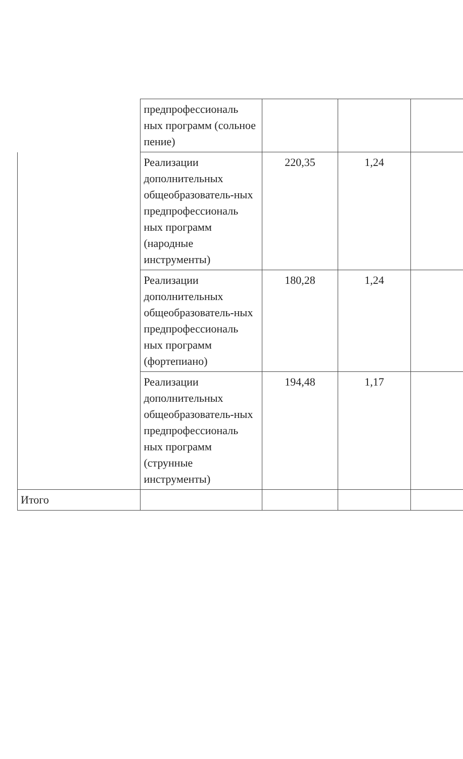| | предпрофессиональ ных программ (сольное пение) | | | |
| | Реализации дополнительных общеобразователь-ных предпрофессиональ ных программ (народные инструменты) | 220,35 | 1,24 | |
| | Реализации дополнительных общеобразователь-ных предпрофессиональ ных программ (фортепиано) | 180,28 | 1,24 | |
| | Реализации дополнительных общеобразователь-ных предпрофессиональ ных программ (струнные инструменты) | 194,48 | 1,17 | |
| Итого | | | | |